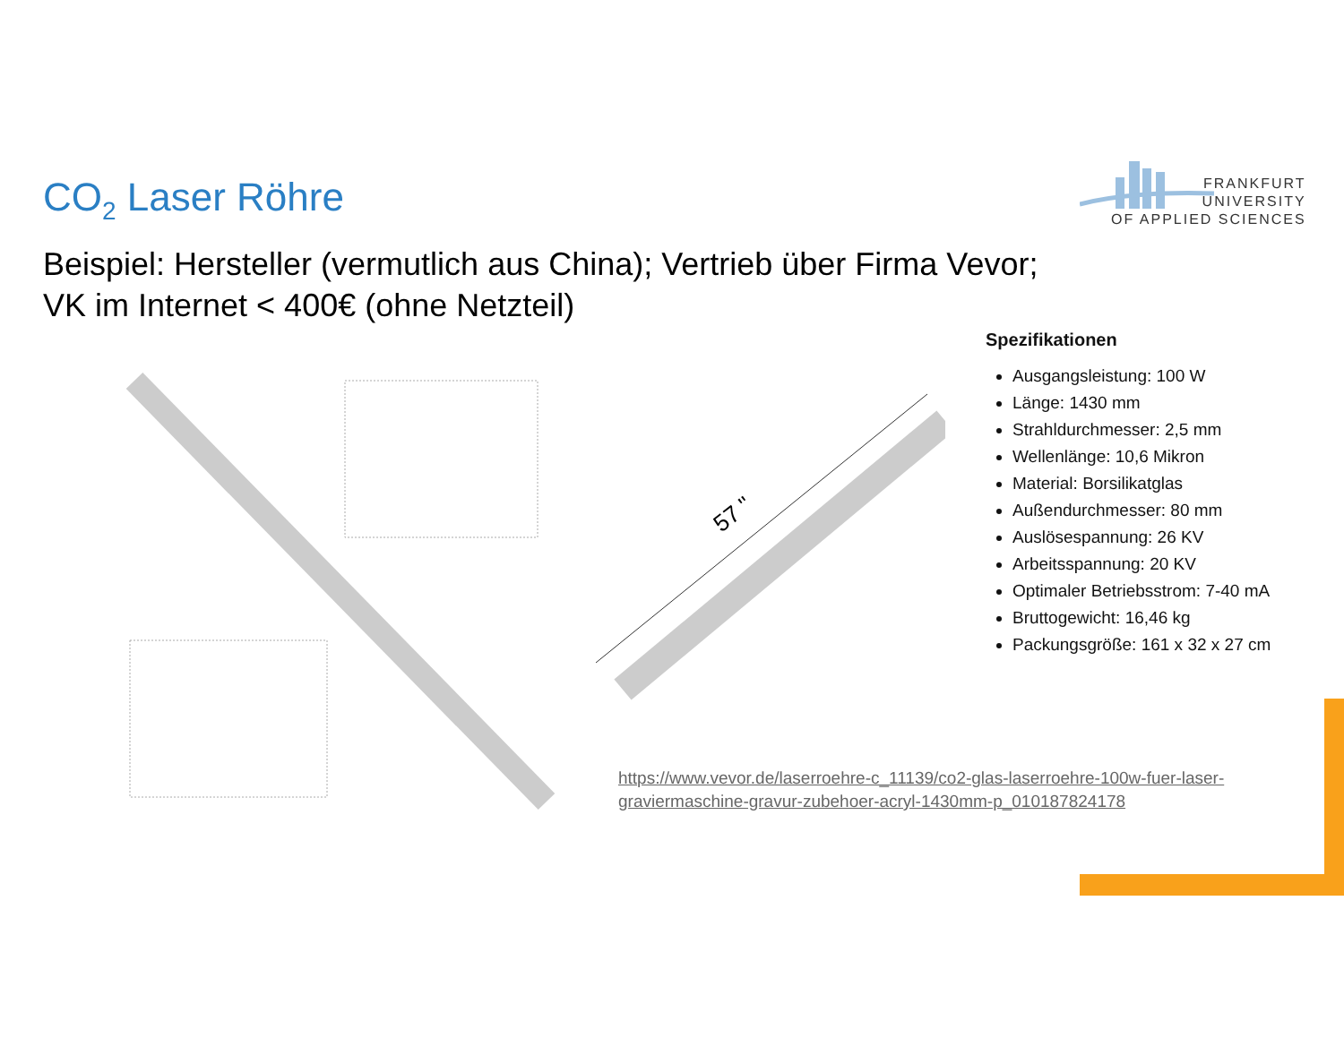CO<sub>2</sub> Laser Röhre
FRANKFURT
UNIVERSITY
OF APPLIED SCIENCES
Beispiel: Hersteller (vermutlich aus China); Vertrieb über Firma Vevor;
VK im Internet < 400€ (ohne Netzteil)
57 "
Spezifikationen
Ausgangsleistung: 100 W
Länge: 1430 mm
Strahldurchmesser: 2,5 mm
Wellenlänge: 10,6 Mikron
Material: Borsilikatglas
Außendurchmesser: 80 mm
Auslösespannung: 26 KV
Arbeitsspannung: 20 KV
Optimaler Betriebsstrom: 7-40 mA
Bruttogewicht: 16,46 kg
Packungsgröße: 161 x 32 x 27 cm
https://www.vevor.de/laserroehre-c_11139/co2-glas-laserroehre-100w-fuer-laser-graviermaschine-gravur-zubehoer-acryl-1430mm-p_010187824178